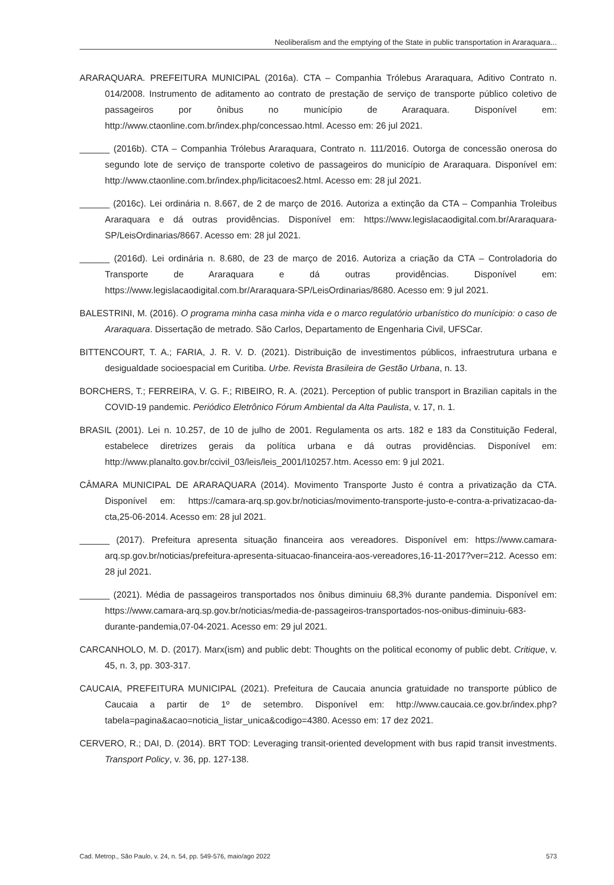Neoliberalism and the emptying of the State in public transportation in Araraquara...
ARARAQUARA. PREFEITURA MUNICIPAL (2016a). CTA – Companhia Trólebus Araraquara, Aditivo Contrato n. 014/2008. Instrumento de aditamento ao contrato de prestação de serviço de transporte público coletivo de passageiros por ônibus no município de Araraquara. Disponível em: http://www.ctaonline.com.br/index.php/concessao.html. Acesso em: 26 jul 2021.
______ (2016b). CTA – Companhia Trólebus Araraquara, Contrato n. 111/2016. Outorga de concessão onerosa do segundo lote de serviço de transporte coletivo de passageiros do município de Araraquara. Disponível em: http://www.ctaonline.com.br/index.php/licitacoes2.html. Acesso em: 28 jul 2021.
______ (2016c). Lei ordinária n. 8.667, de 2 de março de 2016. Autoriza a extinção da CTA – Companhia Troleibus Araraquara e dá outras providências. Disponível em: https://www.legislacaodigital.com.br/Araraquara-SP/LeisOrdinarias/8667. Acesso em: 28 jul 2021.
______ (2016d). Lei ordinária n. 8.680, de 23 de março de 2016. Autoriza a criação da CTA – Controladoria do Transporte de Araraquara e dá outras providências. Disponível em: https://www.legislacaodigital.com.br/Araraquara-SP/LeisOrdinarias/8680. Acesso em: 9 jul 2021.
BALESTRINI, M. (2016). O programa minha casa minha vida e o marco regulatório urbanístico do munícipio: o caso de Araraquara. Dissertação de metrado. São Carlos, Departamento de Engenharia Civil, UFSCar.
BITTENCOURT, T. A.; FARIA, J. R. V. D. (2021). Distribuição de investimentos públicos, infraestrutura urbana e desigualdade socioespacial em Curitiba. Urbe. Revista Brasileira de Gestão Urbana, n. 13.
BORCHERS, T.; FERREIRA, V. G. F.; RIBEIRO, R. A. (2021). Perception of public transport in Brazilian capitals in the COVID-19 pandemic. Periódico Eletrônico Fórum Ambiental da Alta Paulista, v. 17, n. 1.
BRASIL (2001). Lei n. 10.257, de 10 de julho de 2001. Regulamenta os arts. 182 e 183 da Constituição Federal, estabelece diretrizes gerais da política urbana e dá outras providências. Disponível em: http://www.planalto.gov.br/ccivil_03/leis/leis_2001/l10257.htm. Acesso em: 9 jul 2021.
CÂMARA MUNICIPAL DE ARARAQUARA (2014). Movimento Transporte Justo é contra a privatização da CTA. Disponível em: https://camara-arq.sp.gov.br/noticias/movimento-transporte-justo-e-contra-a-privatizacao-da-cta,25-06-2014. Acesso em: 28 jul 2021.
______ (2017). Prefeitura apresenta situação financeira aos vereadores. Disponível em: https://www.camara-arq.sp.gov.br/noticias/prefeitura-apresenta-situacao-financeira-aos-vereadores,16-11-2017?ver=212. Acesso em: 28 jul 2021.
______ (2021). Média de passageiros transportados nos ônibus diminuiu 68,3% durante pandemia. Disponível em: https://www.camara-arq.sp.gov.br/noticias/media-de-passageiros-transportados-nos-onibus-diminuiu-683-durante-pandemia,07-04-2021. Acesso em: 29 jul 2021.
CARCANHOLO, M. D. (2017). Marx(ism) and public debt: Thoughts on the political economy of public debt. Critique, v. 45, n. 3, pp. 303-317.
CAUCAIA, PREFEITURA MUNICIPAL (2021). Prefeitura de Caucaia anuncia gratuidade no transporte público de Caucaia a partir de 1º de setembro. Disponível em: http://www.caucaia.ce.gov.br/index.php?tabela=pagina&acao=noticia_listar_unica&codigo=4380. Acesso em: 17 dez 2021.
CERVERO, R.; DAI, D. (2014). BRT TOD: Leveraging transit-oriented development with bus rapid transit investments. Transport Policy, v. 36, pp. 127-138.
Cad. Metrop., São Paulo, v. 24, n. 54, pp. 549-576, maio/ago 2022 573